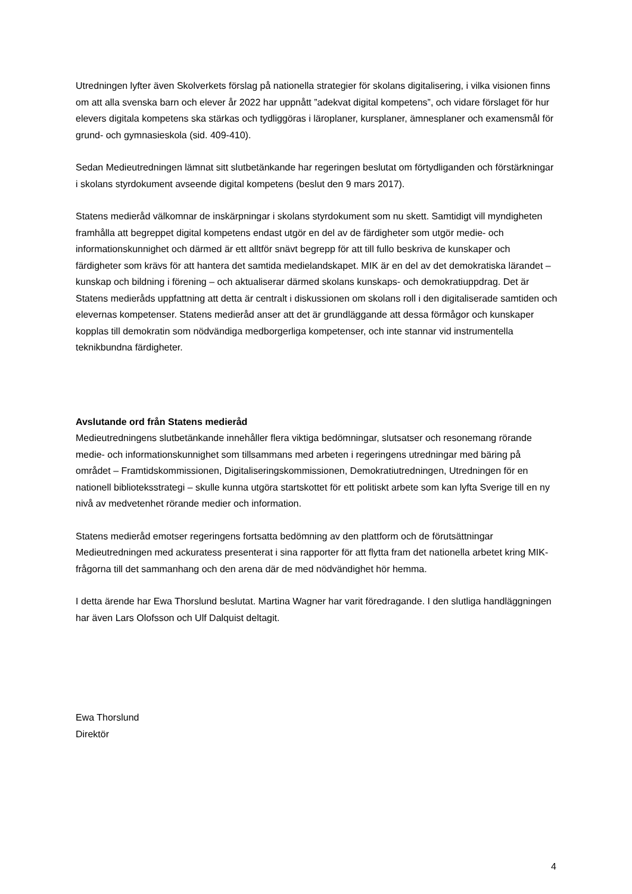Utredningen lyfter även Skolverkets förslag på nationella strategier för skolans digitalisering, i vilka visionen finns om att alla svenska barn och elever år 2022 har uppnått ”adekvat digital kompetens”, och vidare förslaget för hur elevers digitala kompetens ska stärkas och tydliggöras i läroplaner, kursplaner, ämnesplaner och examensmål för grund- och gymnasieskola (sid. 409-410).
Sedan Medieutredningen lämnat sitt slutbetänkande har regeringen beslutat om förtydliganden och förstärkningar i skolans styrdokument avseende digital kompetens (beslut den 9 mars 2017).
Statens medieråd välkomnar de inskärpningar i skolans styrdokument som nu skett. Samtidigt vill myndigheten framhålla att begreppet digital kompetens endast utgör en del av de färdigheter som utgör medie- och informationskunnighet och därmed är ett alltför snävt begrepp för att till fullo beskriva de kunskaper och färdigheter som krävs för att hantera det samtida medielandskapet. MIK är en del av det demokratiska lärandet – kunskap och bildning i förening – och aktualiserar därmed skolans kunskaps- och demokratiuppdrag. Det är Statens medieråds uppfattning att detta är centralt i diskussionen om skolans roll i den digitaliserade samtiden och elevernas kompetenser. Statens medieråd anser att det är grundläggande att dessa förmågor och kunskaper kopplas till demokratin som nödvändiga medborgerliga kompetenser, och inte stannar vid instrumentella teknikbundna färdigheter.
Avslutande ord från Statens medieråd
Medieutredningens slutbetänkande innehåller flera viktiga bedömningar, slutsatser och resonemang rörande medie- och informationskunnighet som tillsammans med arbeten i regeringens utredningar med bäring på området – Framtidskommissionen, Digitaliseringskommissionen, Demokratiutredningen, Utredningen för en nationell biblioteksstrategi – skulle kunna utgöra startskottet för ett politiskt arbete som kan lyfta Sverige till en ny nivå av medvetenhet rörande medier och information.
Statens medieråd emotser regeringens fortsatta bedömning av den plattform och de förutsättningar Medieutredningen med ackuratess presenterat i sina rapporter för att flytta fram det nationella arbetet kring MIK-frågorna till det sammanhang och den arena där de med nödvändighet hör hemma.
I detta ärende har Ewa Thorslund beslutat. Martina Wagner har varit föredragande. I den slutliga handläggningen har även Lars Olofsson och Ulf Dalquist deltagit.
Ewa Thorslund
Direktör
4